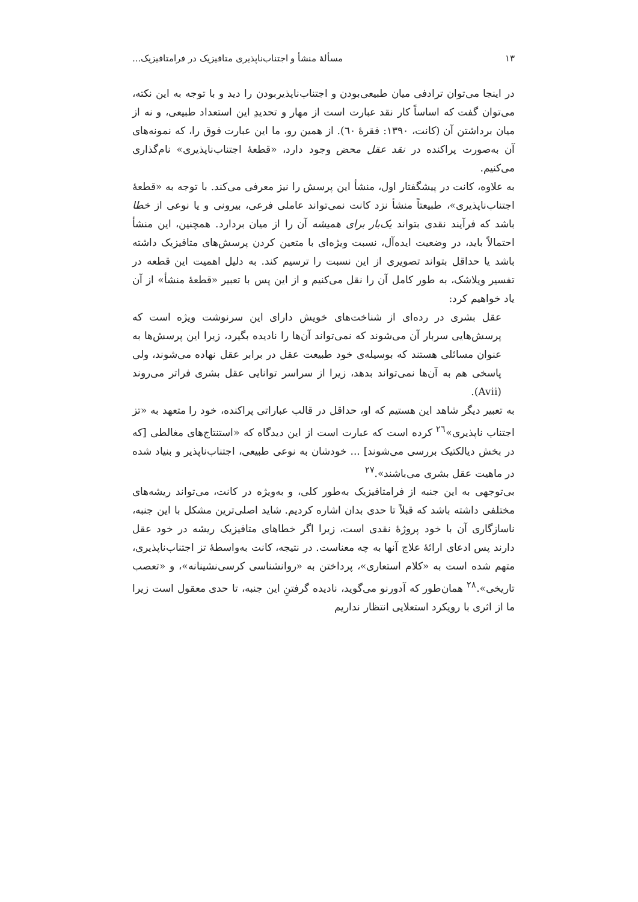۱۳ مسألهٔ منشأ و اجتناب‌ناپذیری متافیزیک در فرامتافیزیک...
در اینجا می‌توان ترادفی میان طبیعی‌بودن و اجتناب‌ناپذیربودن را دید و با توجه به این نکته، می‌توان گفت که اساساً کار نقد عبارت است از مهار و تحدیدِ این استعداد طبیعی، و نه از میان برداشتن آن (کانت، ۱۳۹۰: فقرهٔ ٦٠). از همین رو، ما این عبارت فوق را، که نمونه‌های آن به‌صورت پراکنده در نقد عقل محض وجود دارد، «قطعهٔ اجتناب‌ناپذیری» نام‌گذاری می‌کنیم.
به علاوه، کانت در پیشگفتار اول، منشأ این پرسش را نیز معرفی می‌کند. با توجه به «قطعهٔ اجتناب‌ناپذیری»، طبیعتاً منشأ نزد کانت نمی‌تواند عاملی فرعی، بیرونی و یا نوعی از خطا باشد که فرآیند نقدی بتواند یک‌بار برای همیشه آن را از میان بردارد. همچنین، این منشأ احتمالاً باید، در وضعیت ایده‌آل، نسبت ویژه‌ای با متعین کردن پرسش‌های متافیزیک داشته باشد یا حداقل بتواند تصویری از این نسبت را ترسیم کند. به دلیل اهمیت این قطعه در تفسیر ویلاشک، به طور کامل آن را نقل می‌کنیم و از این پس با تعبیر «قطعهٔ منشأ» از آن یاد خواهیم کرد:
عقل بشری در رده‌ای از شناخت‌های خویش دارای این سرنوشت ویژه است که پرسش‌هایی سربار آن می‌شوند که نمی‌تواند آن‌ها را نادیده بگیرد، زیرا این پرسش‌ها به عنوان مسائلی هستند که بوسیله‌ی خود طبیعت عقل در برابر عقل نهاده می‌شوند، ولی پاسخی هم به آن‌ها نمی‌تواند بدهد، زیرا از سراسر توانایی عقل بشری فراتر می‌روند (Avii).
به تعبیر دیگر شاهد این هستیم که او، حداقل در قالب عباراتی پراکنده، خود را متعهد به «تز اجتناب ناپذیری»<sup>٢٦</sup> کرده است که عبارت است از این دیدگاه که «استنتاج‌های مغالطی [که در بخش دیالکتیک بررسی می‌شوند] ... خودشان به نوعی طبیعی، اجتناب‌ناپذیر و بنیاد شده در ماهیت عقل بشری می‌باشند».<sup>٢٧</sup>
بی‌توجهی به این جنبه از فرامتافیزیک به‌طور کلی، و به‌ویژه در کانت، می‌تواند ریشه‌های مختلفی داشته باشد که قبلاً تا حدی بدان اشاره کردیم. شاید اصلی‌ترین مشکل با این جنبه، ناسازگاری آن با خود پروژهٔ نقدی است، زیرا اگر خطاهای متافیزیک ریشه در خود عقل دارند پس ادعای ارائهٔ علاج آنها به چه معناست. در نتیجه، کانت به‌واسطهٔ تز اجتناب‌ناپذیری، متهم شده است به «کلام استعاری»، پرداختن به «روانشناسی کرسی‌نشینانه»، و «تعصب تاریخی».<sup>٢٨</sup> همان‌طور که آدورنو می‌گوید، نادیده گرفتنِ این جنبه، تا حدی معقول است زیرا ما از اثری با رویکرد استعلایی انتظار نداریم